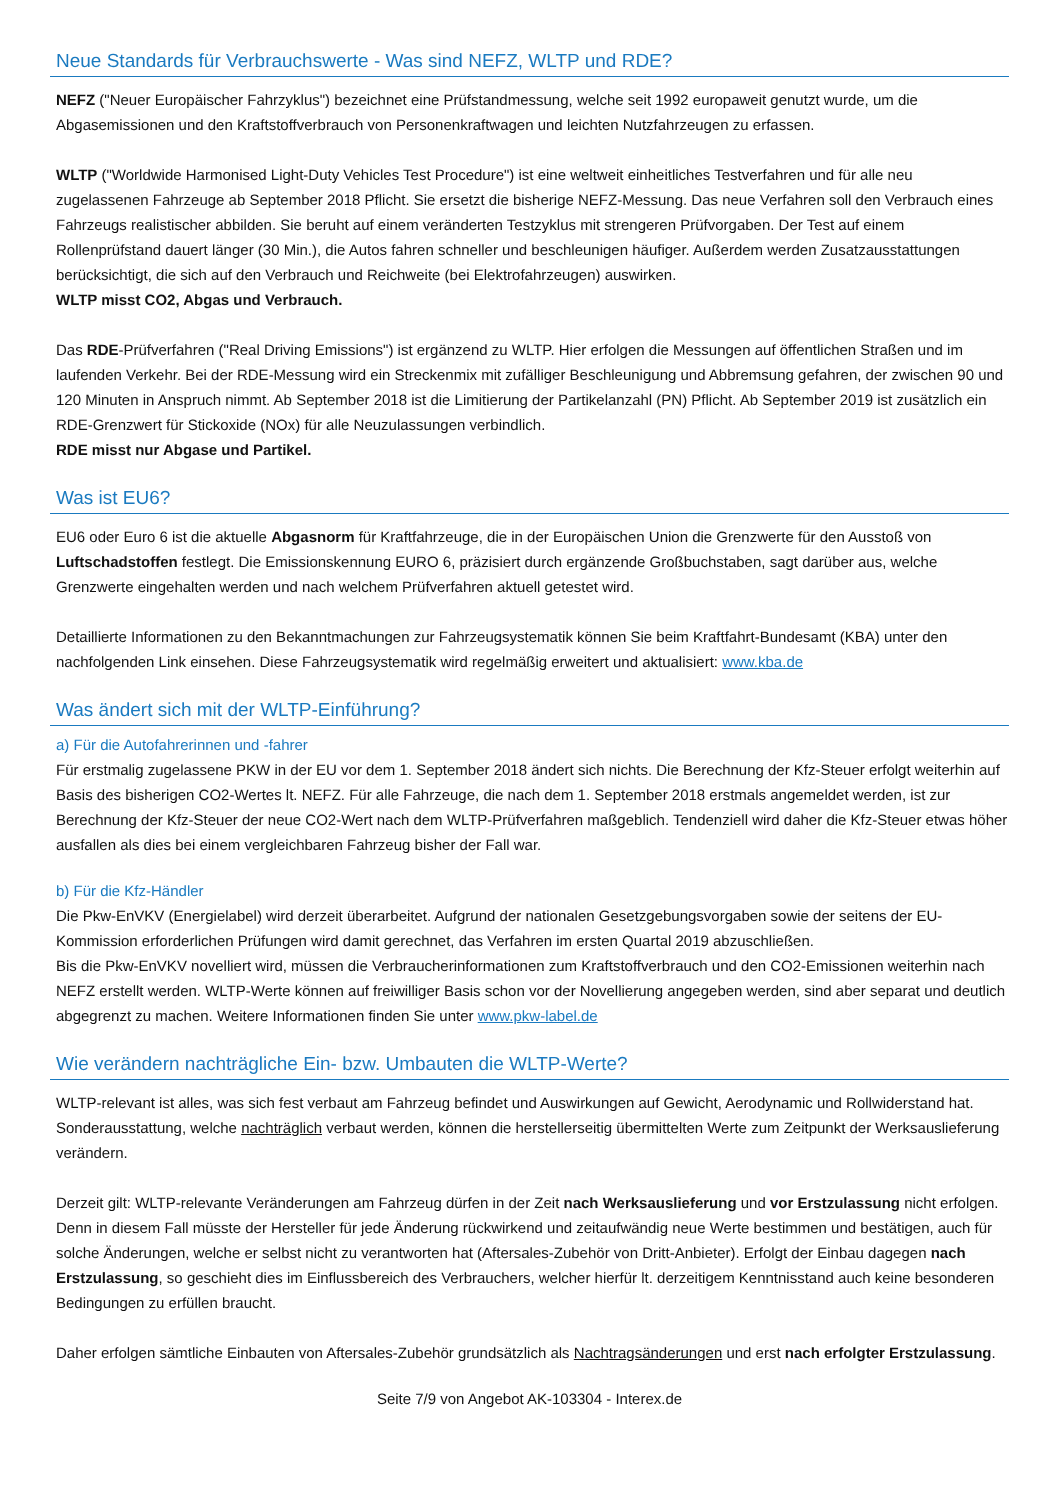Neue Standards für Verbrauchswerte - Was sind NEFZ, WLTP und RDE?
NEFZ ("Neuer Europäischer Fahrzyklus") bezeichnet eine Prüfstandmessung, welche seit 1992 europaweit genutzt wurde, um die Abgasemissionen und den Kraftstoffverbrauch von Personenkraftwagen und leichten Nutzfahrzeugen zu erfassen.
WLTP ("Worldwide Harmonised Light-Duty Vehicles Test Procedure") ist eine weltweit einheitliches Testverfahren und für alle neu zugelassenen Fahrzeuge ab September 2018 Pflicht. Sie ersetzt die bisherige NEFZ-Messung. Das neue Verfahren soll den Verbrauch eines Fahrzeugs realistischer abbilden. Sie beruht auf einem veränderten Testzyklus mit strengeren Prüfvorgaben. Der Test auf einem Rollenprüfstand dauert länger (30 Min.), die Autos fahren schneller und beschleunigen häufiger. Außerdem werden Zusatzausstattungen berücksichtigt, die sich auf den Verbrauch und Reichweite (bei Elektrofahrzeugen) auswirken.
WLTP misst CO2, Abgas und Verbrauch.
Das RDE-Prüfverfahren ("Real Driving Emissions") ist ergänzend zu WLTP. Hier erfolgen die Messungen auf öffentlichen Straßen und im laufenden Verkehr. Bei der RDE-Messung wird ein Streckenmix mit zufälliger Beschleunigung und Abbremsung gefahren, der zwischen 90 und 120 Minuten in Anspruch nimmt. Ab September 2018 ist die Limitierung der Partikelanzahl (PN) Pflicht. Ab September 2019 ist zusätzlich ein RDE-Grenzwert für Stickoxide (NOx) für alle Neuzulassungen verbindlich.
RDE misst nur Abgase und Partikel.
Was ist EU6?
EU6 oder Euro 6 ist die aktuelle Abgasnorm für Kraftfahrzeuge, die in der Europäischen Union die Grenzwerte für den Ausstoß von Luftschadstoffen festlegt. Die Emissionskennung EURO 6, präzisiert durch ergänzende Großbuchstaben, sagt darüber aus, welche Grenzwerte eingehalten werden und nach welchem Prüfverfahren aktuell getestet wird.
Detaillierte Informationen zu den Bekanntmachungen zur Fahrzeugsystematik können Sie beim Kraftfahrt-Bundesamt (KBA) unter den nachfolgenden Link einsehen. Diese Fahrzeugsystematik wird regelmäßig erweitert und aktualisiert: www.kba.de
Was ändert sich mit der WLTP-Einführung?
a) Für die Autofahrerinnen und -fahrer
Für erstmalig zugelassene PKW in der EU vor dem 1. September 2018 ändert sich nichts. Die Berechnung der Kfz-Steuer erfolgt weiterhin auf Basis des bisherigen CO2-Wertes lt. NEFZ. Für alle Fahrzeuge, die nach dem 1. September 2018 erstmals angemeldet werden, ist zur Berechnung der Kfz-Steuer der neue CO2-Wert nach dem WLTP-Prüfverfahren maßgeblich. Tendenziell wird daher die Kfz-Steuer etwas höher ausfallen als dies bei einem vergleichbaren Fahrzeug bisher der Fall war.
b) Für die Kfz-Händler
Die Pkw-EnVKV (Energielabel) wird derzeit überarbeitet. Aufgrund der nationalen Gesetzgebungsvorgaben sowie der seitens der EU-Kommission erforderlichen Prüfungen wird damit gerechnet, das Verfahren im ersten Quartal 2019 abzuschließen.
Bis die Pkw-EnVKV novelliert wird, müssen die Verbraucherinformationen zum Kraftstoffverbrauch und den CO2-Emissionen weiterhin nach NEFZ erstellt werden. WLTP-Werte können auf freiwilliger Basis schon vor der Novellierung angegeben werden, sind aber separat und deutlich abgegrenzt zu machen. Weitere Informationen finden Sie unter www.pkw-label.de
Wie verändern nachträgliche Ein- bzw. Umbauten die WLTP-Werte?
WLTP-relevant ist alles, was sich fest verbaut am Fahrzeug befindet und Auswirkungen auf Gewicht, Aerodynamic und Rollwiderstand hat. Sonderausstattung, welche nachträglich verbaut werden, können die herstellerseitig übermittelten Werte zum Zeitpunkt der Werksauslieferung verändern.
Derzeit gilt: WLTP-relevante Veränderungen am Fahrzeug dürfen in der Zeit nach Werksauslieferung und vor Erstzulassung nicht erfolgen. Denn in diesem Fall müsste der Hersteller für jede Änderung rückwirkend und zeitaufwändig neue Werte bestimmen und bestätigen, auch für solche Änderungen, welche er selbst nicht zu verantworten hat (Aftersales-Zubehör von Dritt-Anbieter). Erfolgt der Einbau dagegen nach Erstzulassung, so geschieht dies im Einflussbereich des Verbrauchers, welcher hierfür lt. derzeitigem Kenntnisstand auch keine besonderen Bedingungen zu erfüllen braucht.
Daher erfolgen sämtliche Einbauten von Aftersales-Zubehör grundsätzlich als Nachtragsänderungen und erst nach erfolgter Erstzulassung.
Seite 7/9 von Angebot AK-103304 - Interex.de